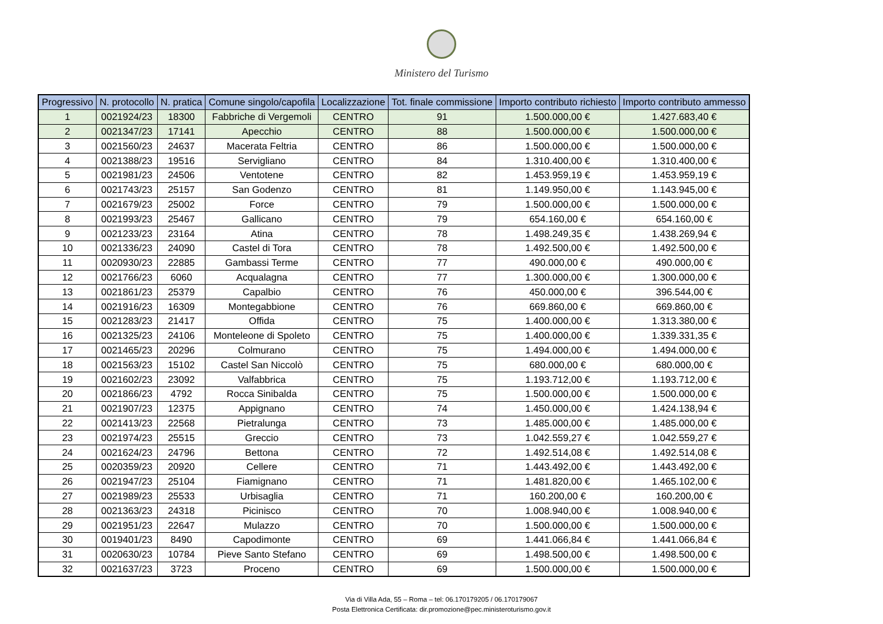Ministero del Turismo
| Progressivo | N. protocollo | N. pratica | Comune singolo/capofila | Localizzazione | Tot. finale commissione | Importo contributo richiesto | Importo contributo ammesso |
| --- | --- | --- | --- | --- | --- | --- | --- |
| 1 | 0021924/23 | 18300 | Fabbriche di Vergemoli | CENTRO | 91 | 1.500.000,00 € | 1.427.683,40 € |
| 2 | 0021347/23 | 17141 | Apecchio | CENTRO | 88 | 1.500.000,00 € | 1.500.000,00 € |
| 3 | 0021560/23 | 24637 | Macerata Feltria | CENTRO | 86 | 1.500.000,00 € | 1.500.000,00 € |
| 4 | 0021388/23 | 19516 | Servigliano | CENTRO | 84 | 1.310.400,00 € | 1.310.400,00 € |
| 5 | 0021981/23 | 24506 | Ventotene | CENTRO | 82 | 1.453.959,19 € | 1.453.959,19 € |
| 6 | 0021743/23 | 25157 | San Godenzo | CENTRO | 81 | 1.149.950,00 € | 1.143.945,00 € |
| 7 | 0021679/23 | 25002 | Force | CENTRO | 79 | 1.500.000,00 € | 1.500.000,00 € |
| 8 | 0021993/23 | 25467 | Gallicano | CENTRO | 79 | 654.160,00 € | 654.160,00 € |
| 9 | 0021233/23 | 23164 | Atina | CENTRO | 78 | 1.498.249,35 € | 1.438.269,94 € |
| 10 | 0021336/23 | 24090 | Castel di Tora | CENTRO | 78 | 1.492.500,00 € | 1.492.500,00 € |
| 11 | 0020930/23 | 22885 | Gambassi Terme | CENTRO | 77 | 490.000,00 € | 490.000,00 € |
| 12 | 0021766/23 | 6060 | Acqualagna | CENTRO | 77 | 1.300.000,00 € | 1.300.000,00 € |
| 13 | 0021861/23 | 25379 | Capalbio | CENTRO | 76 | 450.000,00 € | 396.544,00 € |
| 14 | 0021916/23 | 16309 | Montegabbione | CENTRO | 76 | 669.860,00 € | 669.860,00 € |
| 15 | 0021283/23 | 21417 | Offida | CENTRO | 75 | 1.400.000,00 € | 1.313.380,00 € |
| 16 | 0021325/23 | 24106 | Monteleone di Spoleto | CENTRO | 75 | 1.400.000,00 € | 1.339.331,35 € |
| 17 | 0021465/23 | 20296 | Colmurano | CENTRO | 75 | 1.494.000,00 € | 1.494.000,00 € |
| 18 | 0021563/23 | 15102 | Castel San Niccolò | CENTRO | 75 | 680.000,00 € | 680.000,00 € |
| 19 | 0021602/23 | 23092 | Valfabbrica | CENTRO | 75 | 1.193.712,00 € | 1.193.712,00 € |
| 20 | 0021866/23 | 4792 | Rocca Sinibalda | CENTRO | 75 | 1.500.000,00 € | 1.500.000,00 € |
| 21 | 0021907/23 | 12375 | Appignano | CENTRO | 74 | 1.450.000,00 € | 1.424.138,94 € |
| 22 | 0021413/23 | 22568 | Pietralunga | CENTRO | 73 | 1.485.000,00 € | 1.485.000,00 € |
| 23 | 0021974/23 | 25515 | Greccio | CENTRO | 73 | 1.042.559,27 € | 1.042.559,27 € |
| 24 | 0021624/23 | 24796 | Bettona | CENTRO | 72 | 1.492.514,08 € | 1.492.514,08 € |
| 25 | 0020359/23 | 20920 | Cellere | CENTRO | 71 | 1.443.492,00 € | 1.443.492,00 € |
| 26 | 0021947/23 | 25104 | Fiamignano | CENTRO | 71 | 1.481.820,00 € | 1.465.102,00 € |
| 27 | 0021989/23 | 25533 | Urbisaglia | CENTRO | 71 | 160.200,00 € | 160.200,00 € |
| 28 | 0021363/23 | 24318 | Picinisco | CENTRO | 70 | 1.008.940,00 € | 1.008.940,00 € |
| 29 | 0021951/23 | 22647 | Mulazzo | CENTRO | 70 | 1.500.000,00 € | 1.500.000,00 € |
| 30 | 0019401/23 | 8490 | Capodimonte | CENTRO | 69 | 1.441.066,84 € | 1.441.066,84 € |
| 31 | 0020630/23 | 10784 | Pieve Santo Stefano | CENTRO | 69 | 1.498.500,00 € | 1.498.500,00 € |
| 32 | 0021637/23 | 3723 | Proceno | CENTRO | 69 | 1.500.000,00 € | 1.500.000,00 € |
Via di Villa Ada, 55 – Roma – tel: 06.170179205 / 06.170179067
Posta Elettronica Certificata: dir.promozione@pec.ministeroturismo.gov.it